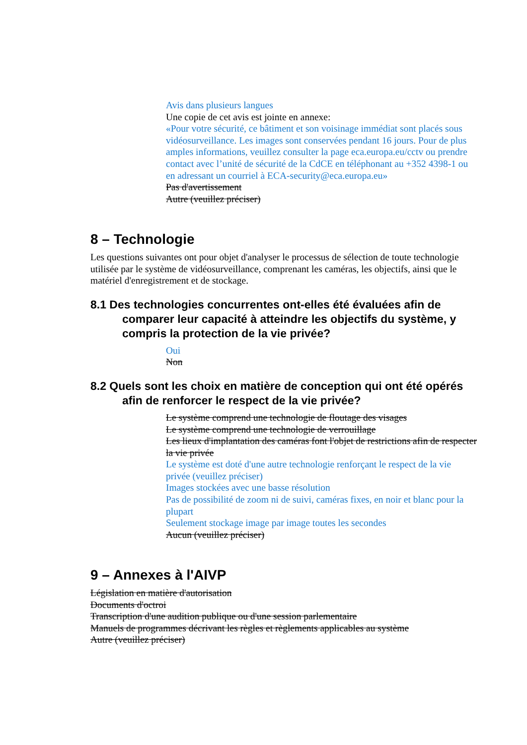Avis dans plusieurs langues
Une copie de cet avis est jointe en annexe:
«Pour votre sécurité, ce bâtiment et son voisinage immédiat sont placés sous vidéosurveillance. Les images sont conservées pendant 16 jours. Pour de plus amples informations, veuillez consulter la page eca.europa.eu/cctv ou prendre contact avec l’unité de sécurité de la CdCE en téléphonant au +352 4398-1 ou en adressant un courriel à ECA-security@eca.europa.eu»
Pas d'avertissement
Autre (veuillez préciser)
8 – Technologie
Les questions suivantes ont pour objet d'analyser le processus de sélection de toute technologie utilisée par le système de vidéosurveillance, comprenant les caméras, les objectifs, ainsi que le matériel d'enregistrement et de stockage.
8.1 Des technologies concurrentes ont-elles été évaluées afin de comparer leur capacité à atteindre les objectifs du système, y compris la protection de la vie privée?
Oui
Non
8.2 Quels sont les choix en matière de conception qui ont été opérés afin de renforcer le respect de la vie privée?
Le système comprend une technologie de floutage des visages
Le système comprend une technologie de verrouillage
Les lieux d'implantation des caméras font l'objet de restrictions afin de respecter la vie privée
Le système est doté d'une autre technologie renforçant le respect de la vie privée (veuillez préciser)
Images stockées avec une basse résolution
Pas de possibilité de zoom ni de suivi, caméras fixes, en noir et blanc pour la plupart
Seulement stockage image par image toutes les secondes
Aucun (veuillez préciser)
9 – Annexes à l'AIVP
Législation en matière d'autorisation
Documents d'octroi
Transcription d'une audition publique ou d'une session parlementaire
Manuels de programmes décrivant les règles et règlements applicables au système
Autre (veuillez préciser)